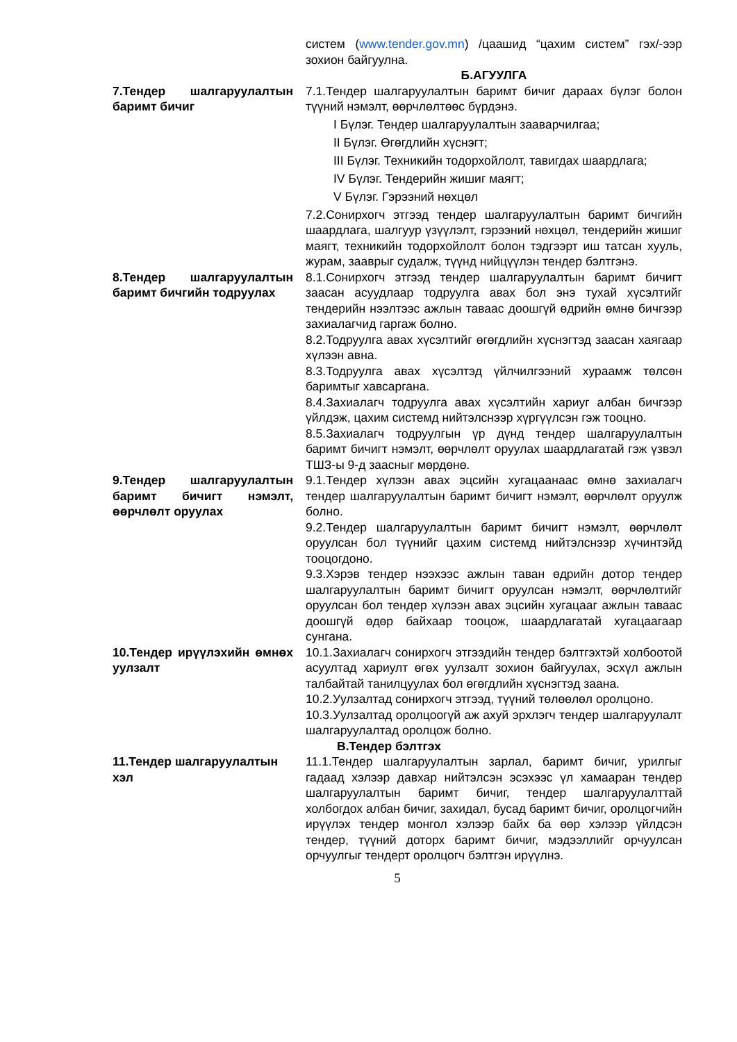систем (www.tender.gov.mn) /цаашид “цахим систем” гэх/-ээр зохион байгуулна.
Б.АГУУЛГА
7.Тендер шалгаруулалтын баримт бичиг
7.1.Тендер шалгаруулалтын баримт бичиг дараах бүлэг болон түүний нэмэлт, өөрчлөлтөөс бүрдэнэ.
I Бүлэг. Тендер шалгаруулалтын зааварчилгаа;
II Бүлэг. Өгөгдлийн хүснэгт;
III Бүлэг. Техникийн тодорхойлолт, тавигдах шаардлага;
IV Бүлэг. Тендерийн жишиг маягт;
V Бүлэг. Гэрээний нөхцөл
7.2.Сонирхогч этгээд тендер шалгаруулалтын баримт бичгийн шаардлага, шалгуур үзүүлэлт, гэрээний нөхцөл, тендерийн жишиг маягт, техникийн тодорхойлолт болон тэдгээрт иш татсан хууль, журам, зааврыг судалж, түүнд нийцүүлэн тендер бэлтгэнэ.
8.Тендер шалгаруулалтын баримт бичгийн тодруулах
8.1.Сонирхогч этгээд тендер шалгаруулалтын баримт бичигт заасан асуудлаар тодруулга авах бол энэ тухай хүсэлтийг тендерийн нээлтээс ажлын таваас доошгүй өдрийн өмнө бичгээр захиалагчид гаргаж болно.
8.2.Тодруулга авах хүсэлтийг өгөгдлийн хүснэгтэд заасан хаягаар хүлээн авна.
8.3.Тодруулга авах хүсэлтэд үйлчилгээний хураамж төлсөн баримтыг хавсаргана.
8.4.Захиалагч тодруулга авах хүсэлтийн хариуг албан бичгээр үйлдэж, цахим системд нийтэлснээр хүргүүлсэн гэж тооцно.
8.5.Захиалагч тодруулгын үр дүнд тендер шалгаруулалтын баримт бичигт нэмэлт, өөрчлөлт оруулах шаардлагатай гэж үзвэл ТШЗ-ы 9-д заасныг мөрдөнө.
9.Тендер шалгаруулалтын баримт бичигт нэмэлт, өөрчлөлт оруулах
9.1.Тендер хүлээн авах эцсийн хугацаанаас өмнө захиалагч тендер шалгаруулалтын баримт бичигт нэмэлт, өөрчлөлт оруулж болно.
9.2.Тендер шалгаруулалтын баримт бичигт нэмэлт, өөрчлөлт оруулсан бол түүнийг цахим системд нийтэлснээр хүчинтэйд тооцогдоно.
9.3.Хэрэв тендер нээхээс ажлын таван өдрийн дотор тендер шалгаруулалтын баримт бичигт оруулсан нэмэлт, өөрчлөлтийг оруулсан бол тендер хүлээн авах эцсийн хугацааг ажлын таваас доошгүй өдөр байхаар тооцож, шаардлагатай хугацаагаар сунгана.
10.Тендер ирүүлэхийн өмнөх уулзалт
10.1.Захиалагч сонирхогч этгээдийн тендер бэлтгэхтэй холбоотой асуултад хариулт өгөх уулзалт зохион байгуулах, эсхүл ажлын талбайтай танилцуулах бол өгөгдлийн хүснэгтэд заана.
10.2.Уулзалтад сонирхогч этгээд, түүний төлөөлөл оролцоно.
10.3.Уулзалтад оролцоогүй аж ахуй эрхлэгч тендер шалгаруулалт шалгаруулалтад оролцож болно.
В.Тендер бэлтгэх
11.Тендер шалгаруулалтын хэл
11.1.Тендер шалгаруулалтын зарлал, баримт бичиг, урилгыг гадаад хэлээр давхар нийтэлсэн эсэхээс үл хамааран тендер шалгаруулалтын баримт бичиг, тендер шалгаруулалттай холбогдох албан бичиг, захидал, бусад баримт бичиг, оролцогчийн ирүүлэх тендер монгол хэлээр байх ба өөр хэлээр үйлдсэн тендер, түүний доторх баримт бичиг, мэдээллийг орчуулсан орчуулгыг тендерт оролцогч бэлтгэн ирүүлнэ.
5